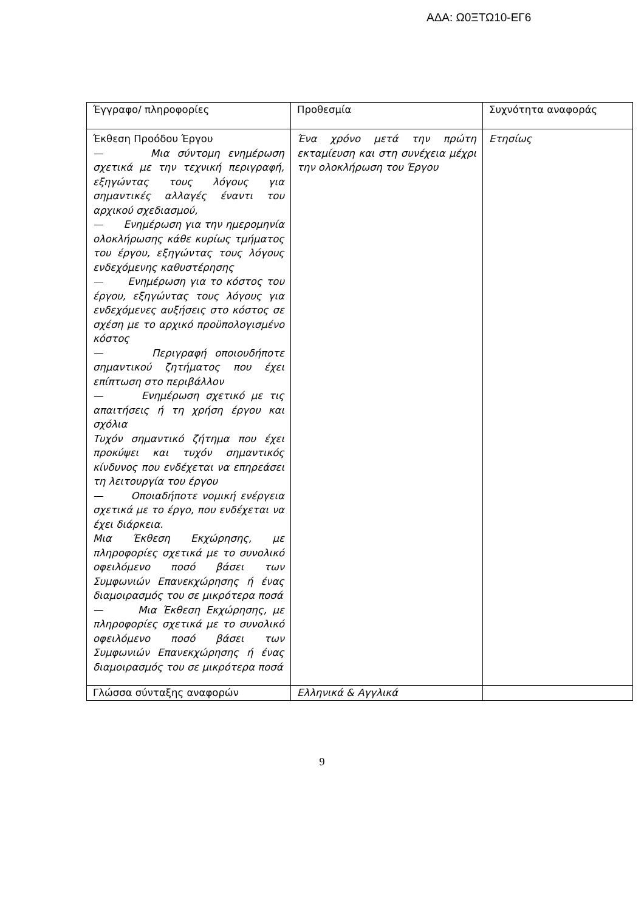ΑΔΑ: Ω0ΞΤΩ10-ΕΓ6
| Έγγραφο/ πληροφορίες | Προθεσμία | Συχνότητα αναφοράς |
| Έκθεση Προόδου Έργου — Μια σύντομη ενημέρωση σχετικά με την τεχνική περιγραφή, εξηγώντας τους λόγους για σημαντικές αλλαγές έναντι του αρχικού σχεδιασμού, — Ενημέρωση για την ημερομηνία ολοκλήρωσης κάθε κυρίως τμήματος του έργου, εξηγώντας τους λόγους ενδεχόμενης καθυστέρησης — Ενημέρωση για το κόστος του έργου, εξηγώντας τους λόγους για ενδεχόμενες αυξήσεις στο κόστος σε σχέση με το αρχικό προϋπολογισμένο κόστος — Περιγραφή οποιουδήποτε σημαντικού ζητήματος που έχει επίπτωση στο περιβάλλον — Ενημέρωση σχετικό με τις απαιτήσεις ή τη χρήση έργου και σχόλια Τυχόν σημαντικό ζήτημα που έχει προκύψει και τυχόν σημαντικός κίνδυνος που ενδέχεται να επηρεάσει τη λειτουργία του έργου — Οποιαδήποτε νομική ενέργεια σχετικά με το έργο, που ενδέχεται να έχει διάρκεια. Μια Έκθεση Εκχώρησης, με πληροφορίες σχετικά με το συνολικό οφειλόμενο ποσό βάσει των Συμφωνιών Επανεκχώρησης ή ένας διαμοιρασμός του σε μικρότερα ποσά — Μια Έκθεση Εκχώρησης, με πληροφορίες σχετικά με το συνολικό οφειλόμενο ποσό βάσει των Συμφωνιών Επανεκχώρησης ή ένας διαμοιρασμός του σε μικρότερα ποσά | Ένα χρόνο μετά την πρώτη εκταμίευση και στη συνέχεια μέχρι την ολοκλήρωση του Έργου | Ετησίως |
| Γλώσσα σύνταξης αναφορών | Ελληνικά & Αγγλικά | |
9